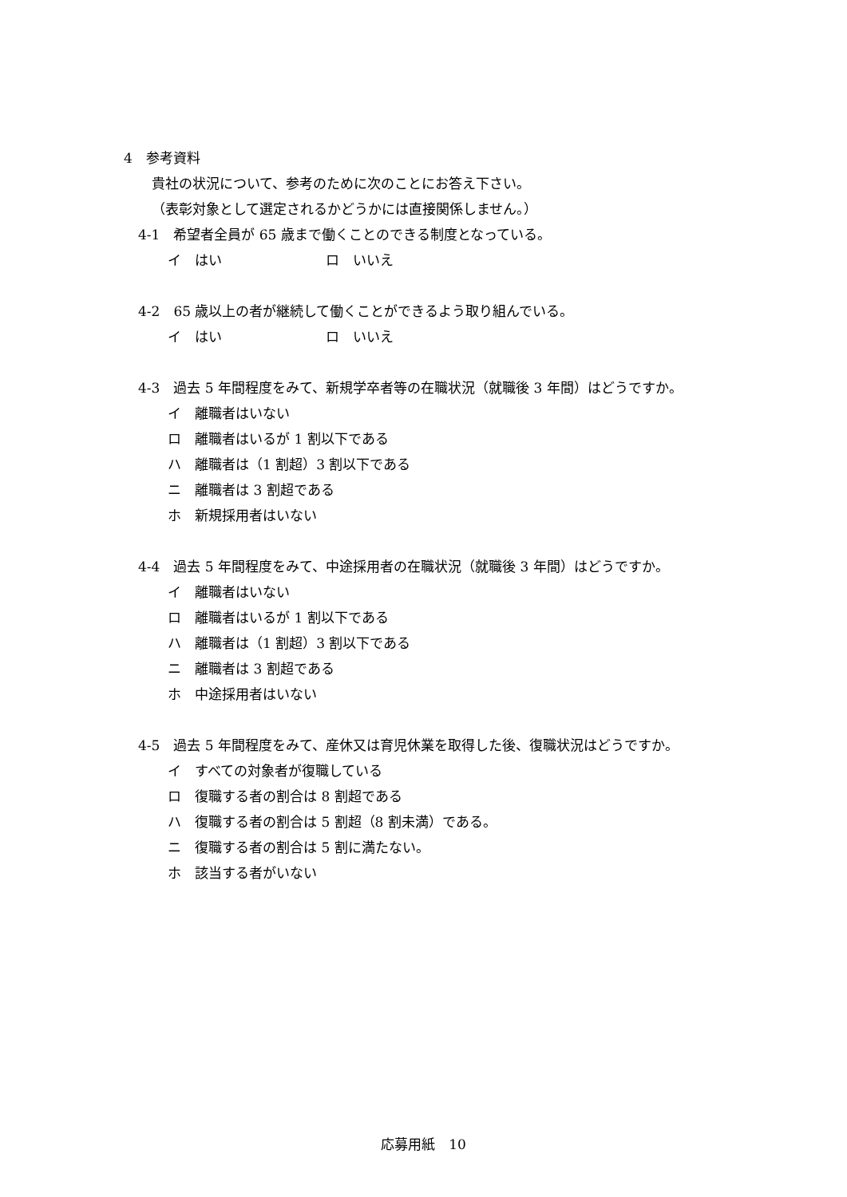4　参考資料
貴社の状況について、参考のために次のことにお答え下さい。
（表彰対象として選定されるかどうかには直接関係しません。）
4-1　希望者全員が 65 歳まで働くことのできる制度となっている。
イ　はい ロ　いいえ
4-2　65 歳以上の者が継続して働くことができるよう取り組んでいる。
イ　はい ロ　いいえ
4-3　過去 5 年間程度をみて、新規学卒者等の在職状況（就職後 3 年間）はどうですか。
イ　離職者はいない
ロ　離職者はいるが 1 割以下である
ハ　離職者は（1 割超）3 割以下である
ニ　離職者は 3 割超である
ホ　新規採用者はいない
4-4　過去 5 年間程度をみて、中途採用者の在職状況（就職後 3 年間）はどうですか。
イ　離職者はいない
ロ　離職者はいるが 1 割以下である
ハ　離職者は（1 割超）3 割以下である
ニ　離職者は 3 割超である
ホ　中途採用者はいない
4-5　過去 5 年間程度をみて、産休又は育児休業を取得した後、復職状況はどうですか。
イ　すべての対象者が復職している
ロ　復職する者の割合は 8 割超である
ハ　復職する者の割合は 5 割超（8 割未満）である。
ニ　復職する者の割合は 5 割に満たない。
ホ　該当する者がいない
応募用紙　10